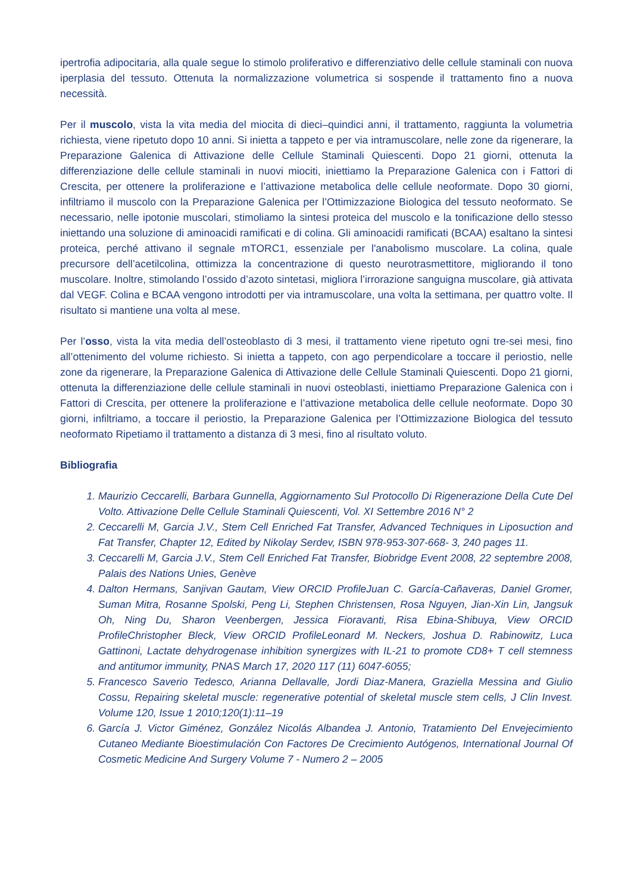ipertrofia adipocitaria, alla quale segue lo stimolo proliferativo e differenziativo delle cellule staminali con nuova iperplasia del tessuto. Ottenuta la normalizzazione volumetrica si sospende il trattamento fino a nuova necessità.
Per il muscolo, vista la vita media del miocita di dieci–quindici anni, il trattamento, raggiunta la volumetria richiesta, viene ripetuto dopo 10 anni. Si inietta a tappeto e per via intramuscolare, nelle zone da rigenerare, la Preparazione Galenica di Attivazione delle Cellule Staminali Quiescenti. Dopo 21 giorni, ottenuta la differenziazione delle cellule staminali in nuovi miociti, iniettiamo la Preparazione Galenica con i Fattori di Crescita, per ottenere la proliferazione e l’attivazione metabolica delle cellule neoformate. Dopo 30 giorni, infiltriamo il muscolo con la Preparazione Galenica per l’Ottimizzazione Biologica del tessuto neoformato. Se necessario, nelle ipotonie muscolari, stimoliamo la sintesi proteica del muscolo e la tonificazione dello stesso iniettando una soluzione di aminoacidi ramificati e di colina. Gli aminoacidi ramificati (BCAA) esaltano la sintesi proteica, perché attivano il segnale mTORC1, essenziale per l'anabolismo muscolare. La colina, quale precursore dell’acetilcolina, ottimizza la concentrazione di questo neurotrasmettitore, migliorando il tono muscolare. Inoltre, stimolando l’ossido d’azoto sintetasi, migliora l’irrorazione sanguigna muscolare, già attivata dal VEGF. Colina e BCAA vengono introdotti per via intramuscolare, una volta la settimana, per quattro volte. Il risultato si mantiene una volta al mese.
Per l’osso, vista la vita media dell’osteoblasto di 3 mesi, il trattamento viene ripetuto ogni tre-sei mesi, fino all’ottenimento del volume richiesto. Si inietta a tappeto, con ago perpendicolare a toccare il periostio, nelle zone da rigenerare, la Preparazione Galenica di Attivazione delle Cellule Staminali Quiescenti. Dopo 21 giorni, ottenuta la differenziazione delle cellule staminali in nuovi osteoblasti, iniettiamo Preparazione Galenica con i Fattori di Crescita, per ottenere la proliferazione e l’attivazione metabolica delle cellule neoformate. Dopo 30 giorni, infiltriamo, a toccare il periostio, la Preparazione Galenica per l’Ottimizzazione Biologica del tessuto neoformato Ripetiamo il trattamento a distanza di 3 mesi, fino al risultato voluto.
Bibliografia
1. Maurizio Ceccarelli, Barbara Gunnella, Aggiornamento Sul Protocollo Di Rigenerazione Della Cute Del Volto. Attivazione Delle Cellule Staminali Quiescenti, Vol. XI Settembre 2016 N° 2
2. Ceccarelli M, Garcia J.V., Stem Cell Enriched Fat Transfer, Advanced Techniques in Liposuction and Fat Transfer, Chapter 12, Edited by Nikolay Serdev, ISBN 978-953-307-668- 3, 240 pages 11.
3. Ceccarelli M, Garcia J.V., Stem Cell Enriched Fat Transfer, Biobridge Event 2008, 22 septembre 2008, Palais des Nations Unies, Genève
4. Dalton Hermans, Sanjivan Gautam, View ORCID ProfileJuan C. García-Cañaveras, Daniel Gromer, Suman Mitra, Rosanne Spolski, Peng Li, Stephen Christensen, Rosa Nguyen, Jian-Xin Lin, Jangsuk Oh, Ning Du, Sharon Veenbergen, Jessica Fioravanti, Risa Ebina-Shibuya, View ORCID ProfileChristopher Bleck, View ORCID ProfileLeonard M. Neckers, Joshua D. Rabinowitz, Luca Gattinoni, Lactate dehydrogenase inhibition synergizes with IL-21 to promote CD8+ T cell stemness and antitumor immunity, PNAS March 17, 2020 117 (11) 6047-6055;
5. Francesco Saverio Tedesco, Arianna Dellavalle, Jordi Diaz-Manera, Graziella Messina and Giulio Cossu, Repairing skeletal muscle: regenerative potential of skeletal muscle stem cells, J Clin Invest. Volume 120, Issue 1 2010;120(1):11–19
6. García J. Victor Giménez, González Nicolás Albandea J. Antonio, Tratamiento Del Envejecimiento Cutaneo Mediante Bioestimulación Con Factores De Crecimiento Autógenos, International Journal Of Cosmetic Medicine And Surgery Volume 7 - Numero 2 – 2005